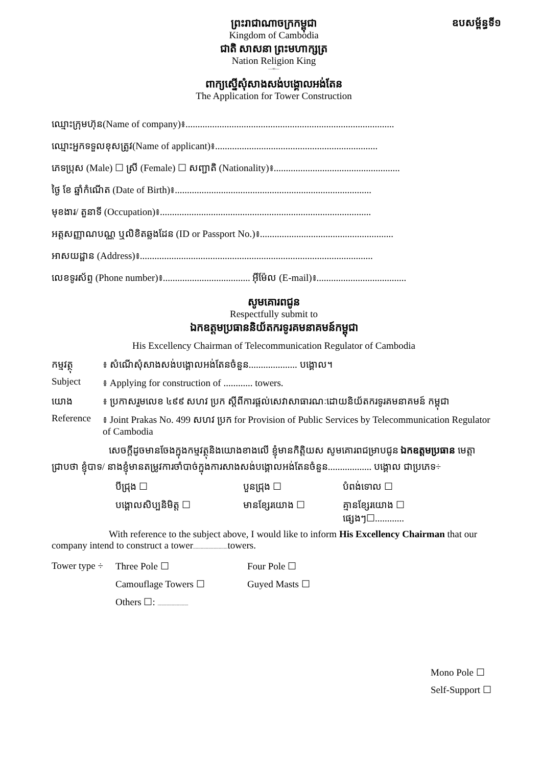ព្រះរាជាណាចក្រកម្ពុជា
ឧបសម្ព័ន្ធទី១
Kingdom of Cambodia
ជាតិ សាសនា ព្រះមហាក្សត្រ
Nation Religion King
—∞—
ពាក្យស្នើសុំសាងសង់បង្គោលអង់តែន
The Application for Tower Construction
ឈ្មោះក្រុមហ៊ុន(Name of company)៖......................................................................................
ឈ្មោះអ្នកទទួលខុសត្រូវ(Name of applicant)៖...................................................................
ភេទប្រុស (Male) ☐ ស្រី (Female) ☐ សញ្ជាតិ (Nationality)៖....................................................
ថ្ងៃ ខែ ឆ្នាំកំណើត (Date of Birth)៖.................................................................................
មុខងារ/ តួនាទី (Occupation)៖.......................................................................................
អត្តសញ្ញាណបណ្ណ ឬលិខិតឆ្លងដែន (ID or Passport No.)៖.......................................................
អាសយដ្ឋាន (Address)៖................................................................................................
លេខទូរស័ព្ទ (Phone number)៖.................................... អ៊ីម៉ែល (E-mail)៖.....................................
សូមគោរពជូន
Respectfully submit to
ឯកឧត្តមប្រធាននិយ័តករទូរគមនាគមន៍កម្ពុជា
His Excellency Chairman of Telecommunication Regulator of Cambodia
កម្មវត្ថុ ៖ សំណើសុំសាងសង់បង្គោលអង់តែនចំនួន.................... បង្គោល។
Subject ៖ Applying for construction of ............ towers.
យោង ៖ ប្រកាសរួមលេខ ៤៩៩ សហវ ប្រក ស្តីពីការផ្តល់សេវាសាធារណៈដោយនិយ័តករទូរគមនាគមន៍ កម្ពុជា
Reference ៖ Joint Prakas No. 499 សហវ ប្រក for Provision of Public Services by Telecommunication Regulator of Cambodia
សេចក្តីដូចមានចែងក្នុងកម្មវត្ថុនិងយោងខាងលើ ខ្ញុំមានកិត្តិយស សូមគោរពជម្រាបជូន ឯកឧត្តមប្រធាន មេត្តាជ្រាបថា ខ្ញុំបាទ/ នាងខ្ញុំមានតម្រូវការចាំបាច់ក្នុងការសាងសង់បង្គោលអង់តែនចំនួន.................. បង្គោល ជាប្រភេទ÷
បីជ្រុង ☐ បួនជ្រុង ☐ បំពង់ទោល ☐ បង្គោលសិប្បនិមិត្ត ☐ មានខ្សែរយោង ☐ គ្មានខ្សែរយោង ☐ ផ្សេងៗ☐............
With reference to the subject above, I would like to inform His Excellency Chairman that our company intend to construct a tower........................... towers.
Tower type ÷ Three Pole ☐ Four Pole ☐ Camouflage Towers ☐ Guyed Masts ☐ Others ☐: ........................
Mono Pole ☐
Self-Support ☐